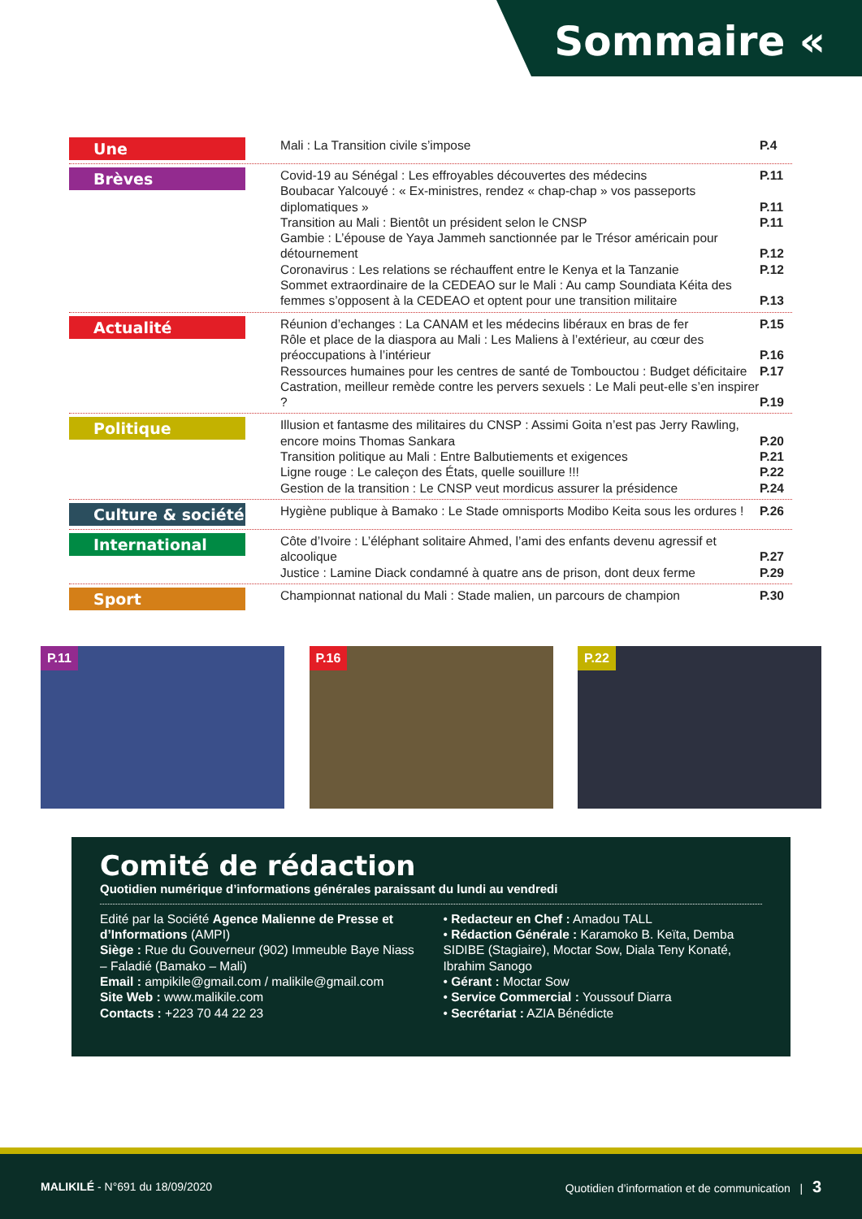Sommaire «
Une
Mali : La Transition civile s’impose P.4
Brèves
Covid-19 au Sénégal : Les effroyables découvertes des médecins P.11
Boubacar Yalcouyé : « Ex-ministres, rendez « chap-chap » vos passeports diplomatiques » P.11
Transition au Mali : Bientôt un président selon le CNSP P.11
Gambie : L’épouse de Yaya Jammeh sanctionnée par le Trésor américain pour détournement P.12
Coronavirus : Les relations se réchauffent entre le Kenya et la Tanzanie P.12
Sommet extraordinaire de la CEDEAO sur le Mali : Au camp Soundiata Kéita des femmes s’opposent à la CEDEAO et optent pour une transition militaire P.13
Actualité
Réunion d’echanges : La CANAM et les médecins libéraux en bras de fer P.15
Rôle et place de la diaspora au Mali : Les Maliens à l’extérieur, au cœur des préoccupations à l’intérieur P.16
Ressources humaines pour les centres de santé de Tombouctou : Budget déficitaire P.17
Castration, meilleur remède contre les pervers sexuels : Le Mali peut-elle s’en inspirer ? P.19
Politique
Illusion et fantasme des militaires du CNSP : Assimi Goita n’est pas Jerry Rawling, encore moins Thomas Sankara P.20
Transition politique au Mali : Entre Balbutiements et exigences P.21
Ligne rouge : Le caleçon des États, quelle souillure !!! P.22
Gestion de la transition : Le CNSP veut mordicus assurer la présidence P.24
Culture & société
Hygiène publique à Bamako : Le Stade omnisports Modibo Keita sous les ordures ! P.26
International
Côte d’Ivoire : L’éléphant solitaire Ahmed, l’ami des enfants devenu agressif et alcoolique P.27
Justice : Lamine Diack condamné à quatre ans de prison, dont deux ferme P.29
Sport
Championnat national du Mali : Stade malien, un parcours de champion P.30
P.11
P.16
P.22
Comité de rédaction
Quotidien numérique d’informations générales paraissant du lundi au vendredi
Edité par la Société Agence Malienne de Presse et d’Informations (AMPI)
Siège : Rue du Gouverneur (902) Immeuble Baye Niass – Faladié (Bamako – Mali)
Email : ampikile@gmail.com / malikile@gmail.com
Site Web : www.malikile.com
Contacts : +223 70 44 22 23
• Redacteur en Chef : Amadou TALL
• Rédaction Générale : Karamoko B. Keïta, Demba SIDIBE (Stagiaire), Moctar Sow, Diala Teny Konaté, Ibrahim Sanogo
• Gérant : Moctar Sow
• Service Commercial : Youssouf Diarra
• Secrétariat : AZIA Bénédicte
MALIKILÉ - N°691 du 18/09/2020 Quotidien d’information et de communication | 3